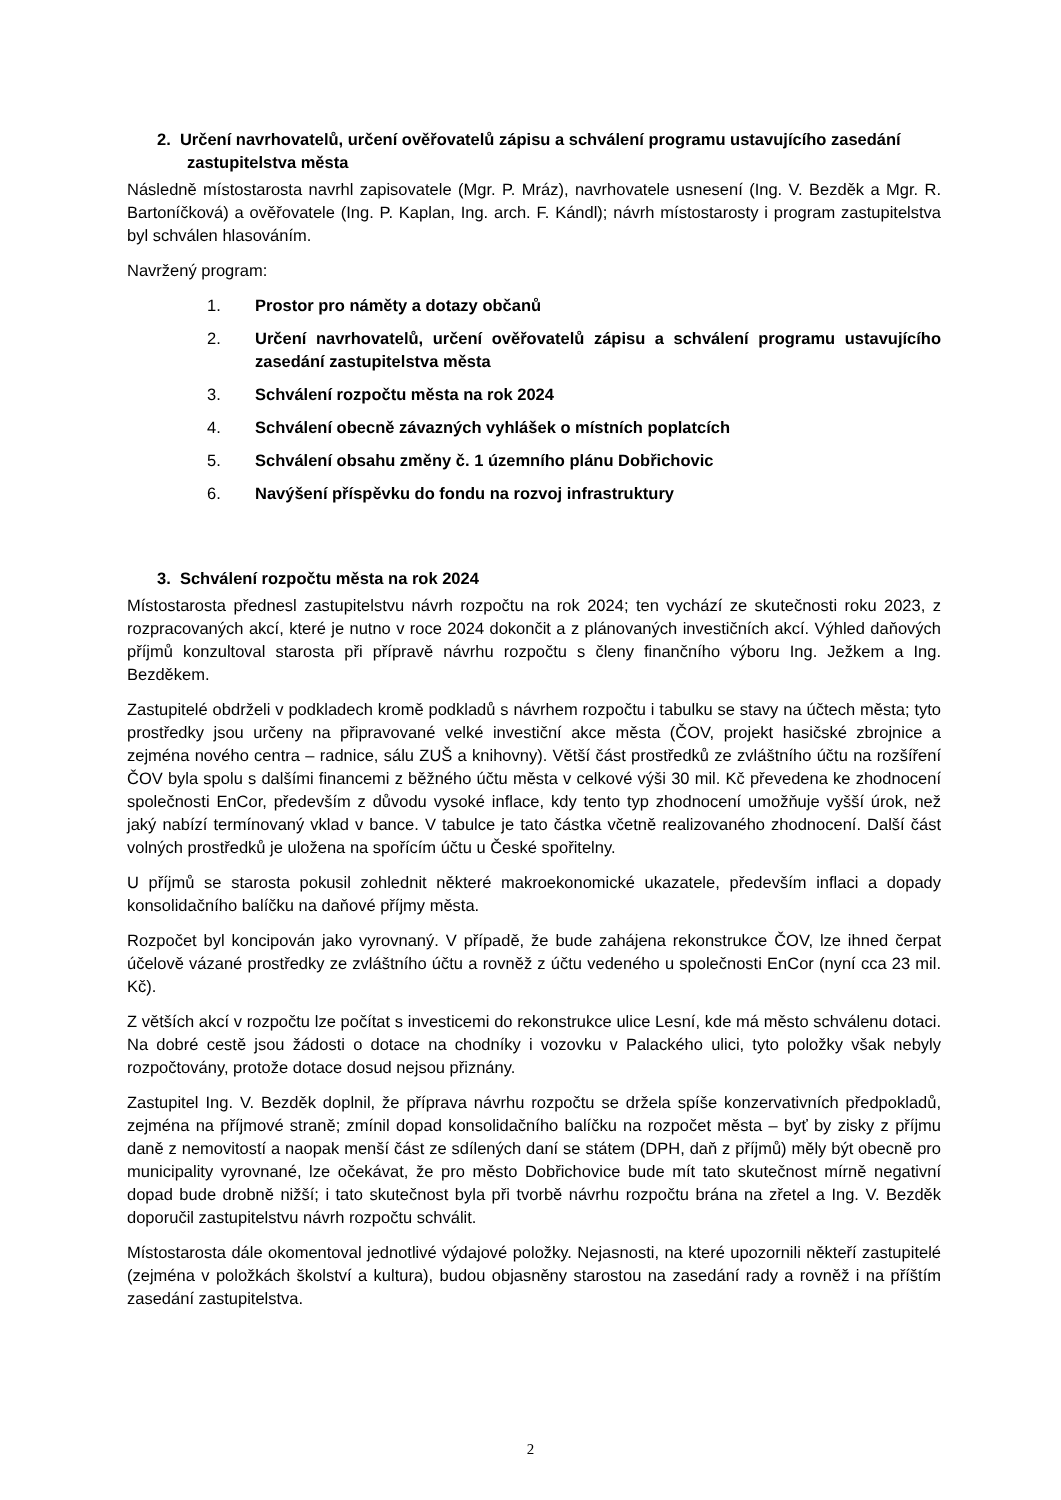2. Určení navrhovatelů, určení ověřovatelů zápisu a schválení programu ustavujícího zasedání zastupitelstva města
Následně místostarosta navrhl zapisovatele (Mgr. P. Mráz), navrhovatele usnesení (Ing. V. Bezděk a Mgr. R. Bartoníčková) a ověřovatele (Ing. P. Kaplan, Ing. arch. F. Kándl); návrh místostarosty i program zastupitelstva byl schválen hlasováním.
Navržený program:
1. Prostor pro náměty a dotazy občanů
2. Určení navrhovatelů, určení ověřovatelů zápisu a schválení programu ustavujícího zasedání zastupitelstva města
3. Schválení rozpočtu města na rok 2024
4. Schválení obecně závazných vyhlášek o místních poplatcích
5. Schválení obsahu změny č. 1 územního plánu Dobřichovic
6. Navýšení příspěvku do fondu na rozvoj infrastruktury
3. Schválení rozpočtu města na rok 2024
Místostarosta přednesl zastupitelstvu návrh rozpočtu na rok 2024; ten vychází ze skutečnosti roku 2023, z rozpracovaných akcí, které je nutno v roce 2024 dokončit a z plánovaných investičních akcí. Výhled daňových příjmů konzultoval starosta při přípravě návrhu rozpočtu s členy finančního výboru Ing. Ježkem a Ing. Bezděkem.
Zastupitelé obdrželi v podkladech kromě podkladů s návrhem rozpočtu i tabulku se stavy na účtech města; tyto prostředky jsou určeny na připravované velké investiční akce města (ČOV, projekt hasičské zbrojnice a zejména nového centra – radnice, sálu ZUŠ a knihovny). Větší část prostředků ze zvláštního účtu na rozšíření ČOV byla spolu s dalšími financemi z běžného účtu města v celkové výši 30 mil. Kč převedena ke zhodnocení společnosti EnCor, především z důvodu vysoké inflace, kdy tento typ zhodnocení umožňuje vyšší úrok, než jaký nabízí termínovaný vklad v bance. V tabulce je tato částka včetně realizovaného zhodnocení. Další část volných prostředků je uložena na spořícím účtu u České spořitelny.
U příjmů se starosta pokusil zohlednit některé makroekonomické ukazatele, především inflaci a dopady konsolidačního balíčku na daňové příjmy města.
Rozpočet byl koncipován jako vyrovnaný. V případě, že bude zahájena rekonstrukce ČOV, lze ihned čerpat účelově vázané prostředky ze zvláštního účtu a rovněž z účtu vedeného u společnosti EnCor (nyní cca 23 mil. Kč).
Z větších akcí v rozpočtu lze počítat s investicemi do rekonstrukce ulice Lesní, kde má město schválenu dotaci. Na dobré cestě jsou žádosti o dotace na chodníky i vozovku v Palackého ulici, tyto položky však nebyly rozpočtovány, protože dotace dosud nejsou přiznány.
Zastupitel Ing. V. Bezděk doplnil, že příprava návrhu rozpočtu se držela spíše konzervativních předpokladů, zejména na příjmové straně; zmínil dopad konsolidačního balíčku na rozpočet města – byť by zisky z příjmu daně z nemovitostí a naopak menší část ze sdílených daní se státem (DPH, daň z příjmů) měly být obecně pro municipality vyrovnané, lze očekávat, že pro město Dobřichovice bude mít tato skutečnost mírně negativní dopad bude drobně nižší; i tato skutečnost byla při tvorbě návrhu rozpočtu brána na zřetel a Ing. V. Bezděk doporučil zastupitelstvu návrh rozpočtu schválit.
Místostarosta dále okomentoval jednotlivé výdajové položky. Nejasnosti, na které upozornili někteří zastupitelé (zejména v položkách školství a kultura), budou objasněny starostou na zasedání rady a rovněž i na příštím zasedání zastupitelstva.
2